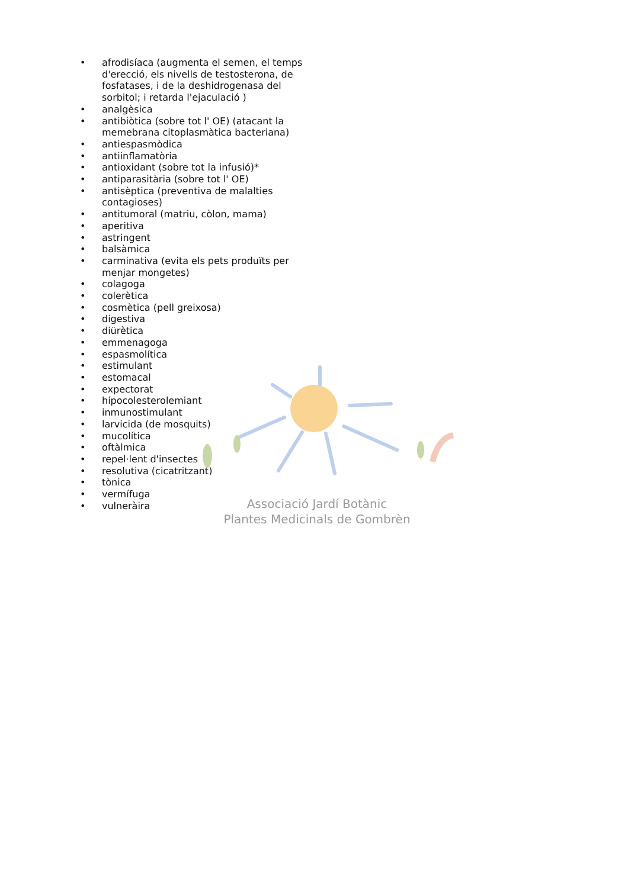Associació Jardí Botànic
Plantes Medicinals de Gombrèn
• afrodisíaca (augmenta el semen, el temps d'erecció, els nivells de testosterona, de fosfatases, i de la deshidrogenasa del sorbitol; i retarda l'ejaculació )
• analgèsica
• antibiòtica (sobre tot l' OE) (atacant la memebrana citoplasmàtica bacteriana)
• antiespasmòdica
• antiinflamatòria
• antioxidant (sobre tot la infusió)*
• antiparasitària (sobre tot l' OE)
• antisèptica (preventiva de malalties contagioses)
• antitumoral (matriu, còlon, mama)
• aperitiva
• astringent
• balsàmica
• carminativa (evita els pets produïts per menjar mongetes)
• colagoga
• colerètica
• cosmètica (pell greixosa)
• digestiva
• diürètica
• emmenagoga
• espasmolítica
• estimulant
• estomacal
• expectorat
• hipocolesterolemiant
• inmunostimulant
• larvicida (de mosquits)
• mucolítica
• oftàlmica
• repel·lent d'insectes
• resolutiva (cicatritzant)
• tònica
• vermífuga
• vulneràira